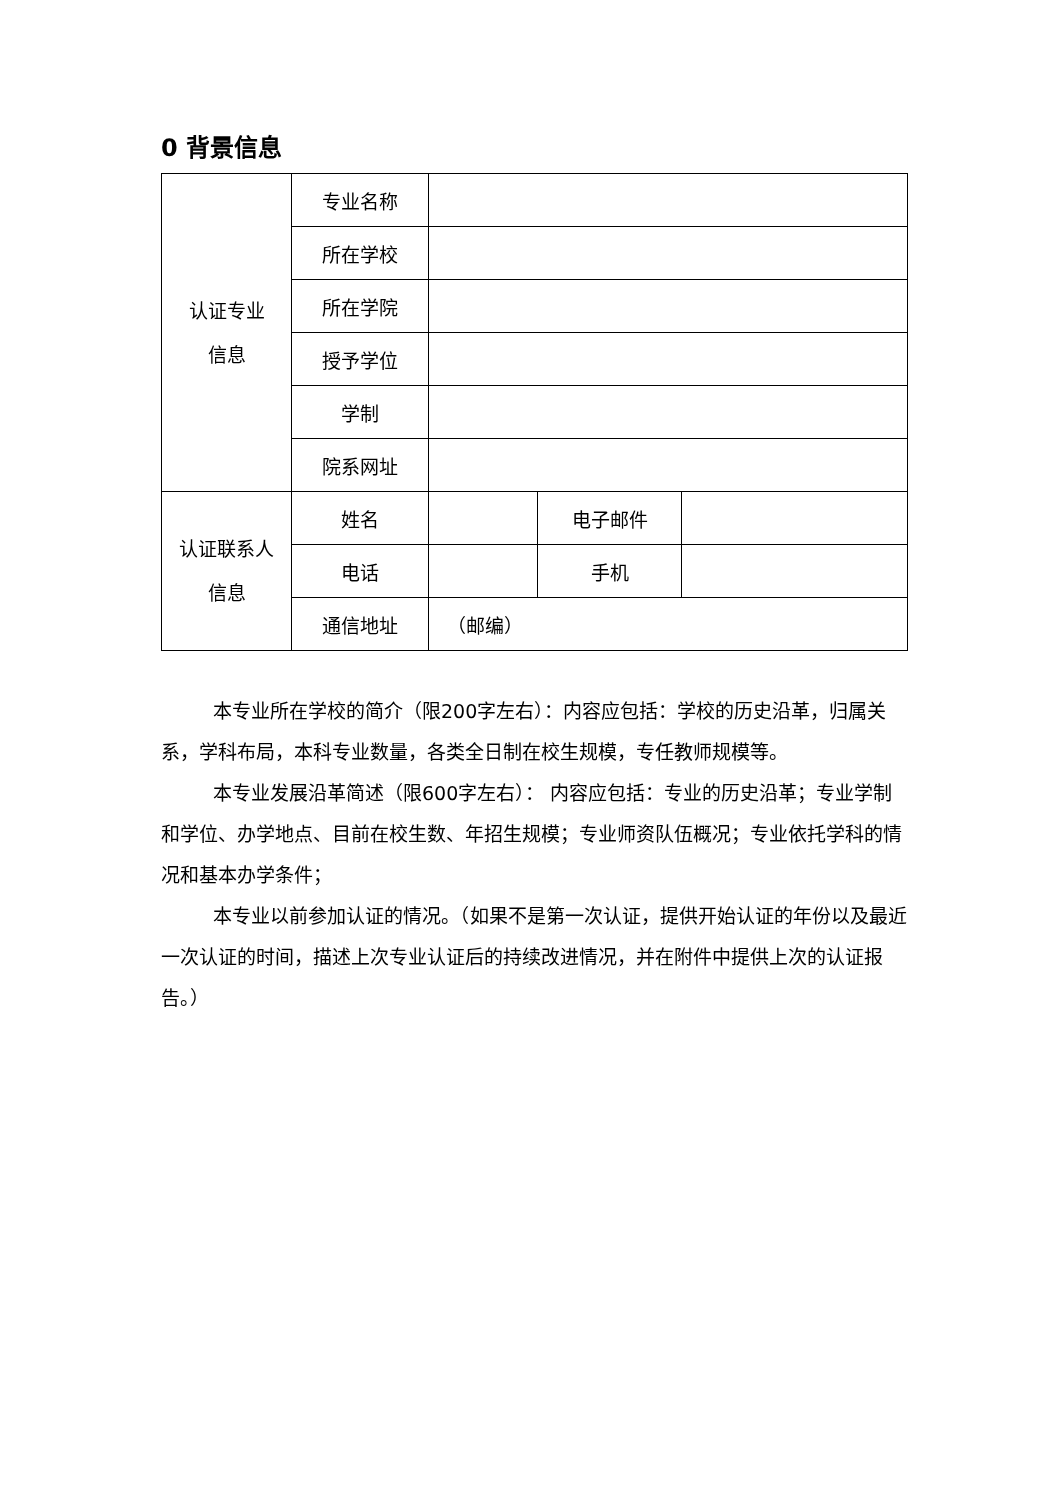0 背景信息
| 认证专业 信息 | 专业名称 | | | |
| | 所在学校 | | | |
| | 所在学院 | | | |
| | 授予学位 | | | |
| | 学制 | | | |
| | 院系网址 | | | |
| 认证联系人 信息 | 姓名 | | 电子邮件 | |
| | 电话 | | 手机 | |
| | 通信地址 | （邮编） | | |
本专业所在学校的简介（限200字左右）：内容应包括：学校的历史沿革，归属关系，学科布局，本科专业数量，各类全日制在校生规模，专任教师规模等。
本专业发展沿革简述（限600字左右）： 内容应包括：专业的历史沿革；专业学制和学位、办学地点、目前在校生数、年招生规模；专业师资队伍概况；专业依托学科的情况和基本办学条件；
本专业以前参加认证的情况。（如果不是第一次认证，提供开始认证的年份以及最近一次认证的时间，描述上次专业认证后的持续改进情况，并在附件中提供上次的认证报告。）